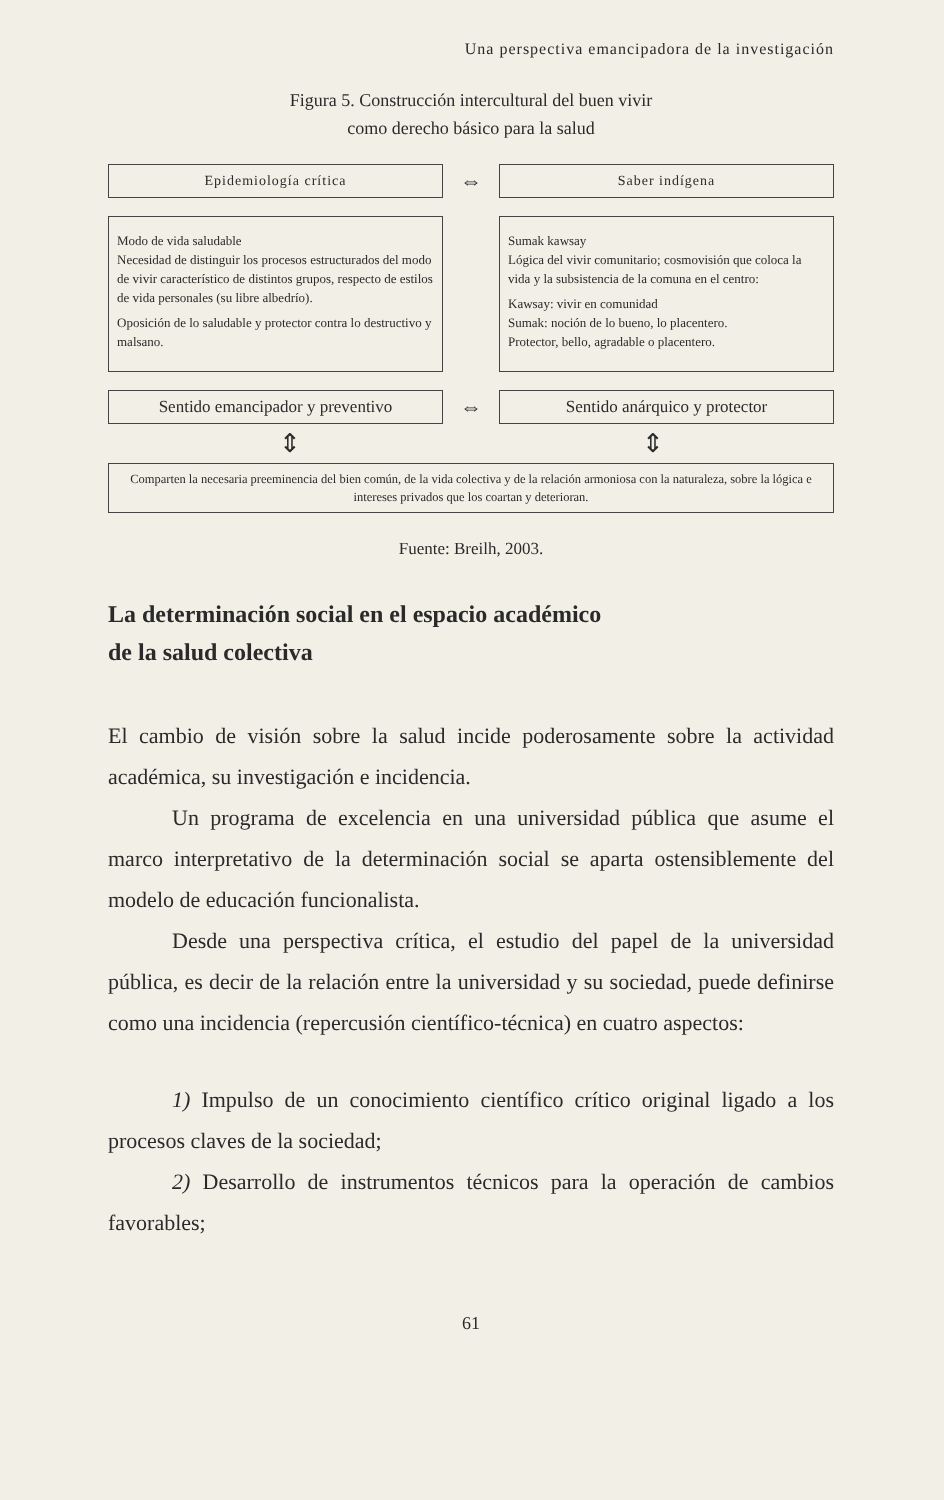Una perspectiva emancipadora de la investigación
Figura 5. Construcción intercultural del buen vivir
como derecho básico para la salud
Epidemiología crítica
⇔
Saber indígena
Modo de vida saludable
Necesidad de distinguir los procesos estructurados del modo de vivir característico de distintos grupos, respecto de estilos de vida personales (su libre albedrío).
Oposición de lo saludable y protector contra lo destructivo y malsano.
Sumak kawsay
Lógica del vivir comunitario; cosmovisión que coloca la vida y la subsistencia de la comuna en el centro:
Kawsay: vivir en comunidad
Sumak: noción de lo bueno, lo placentero.
Protector, bello, agradable o placentero.
Sentido emancipador y preventivo
⇔
Sentido anárquico y protector
⇕ ⇕
Comparten la necesaria preeminencia del bien común, de la vida colectiva y de la relación armoniosa con la naturaleza, sobre la lógica e intereses privados que los coartan y deterioran.
Fuente: Breilh, 2003.
La determinación social en el espacio académico
de la salud colectiva
El cambio de visión sobre la salud incide poderosamente sobre la actividad académica, su investigación e incidencia.
Un programa de excelencia en una universidad pública que asume el marco interpretativo de la determinación social se aparta ostensiblemente del modelo de educación funcionalista.
Desde una perspectiva crítica, el estudio del papel de la universidad pública, es decir de la relación entre la universidad y su sociedad, puede definirse como una incidencia (repercusión científico-técnica) en cuatro aspectos:
1) Impulso de un conocimiento científico crítico original ligado a los procesos claves de la sociedad;
2) Desarrollo de instrumentos técnicos para la operación de cambios favorables;
61